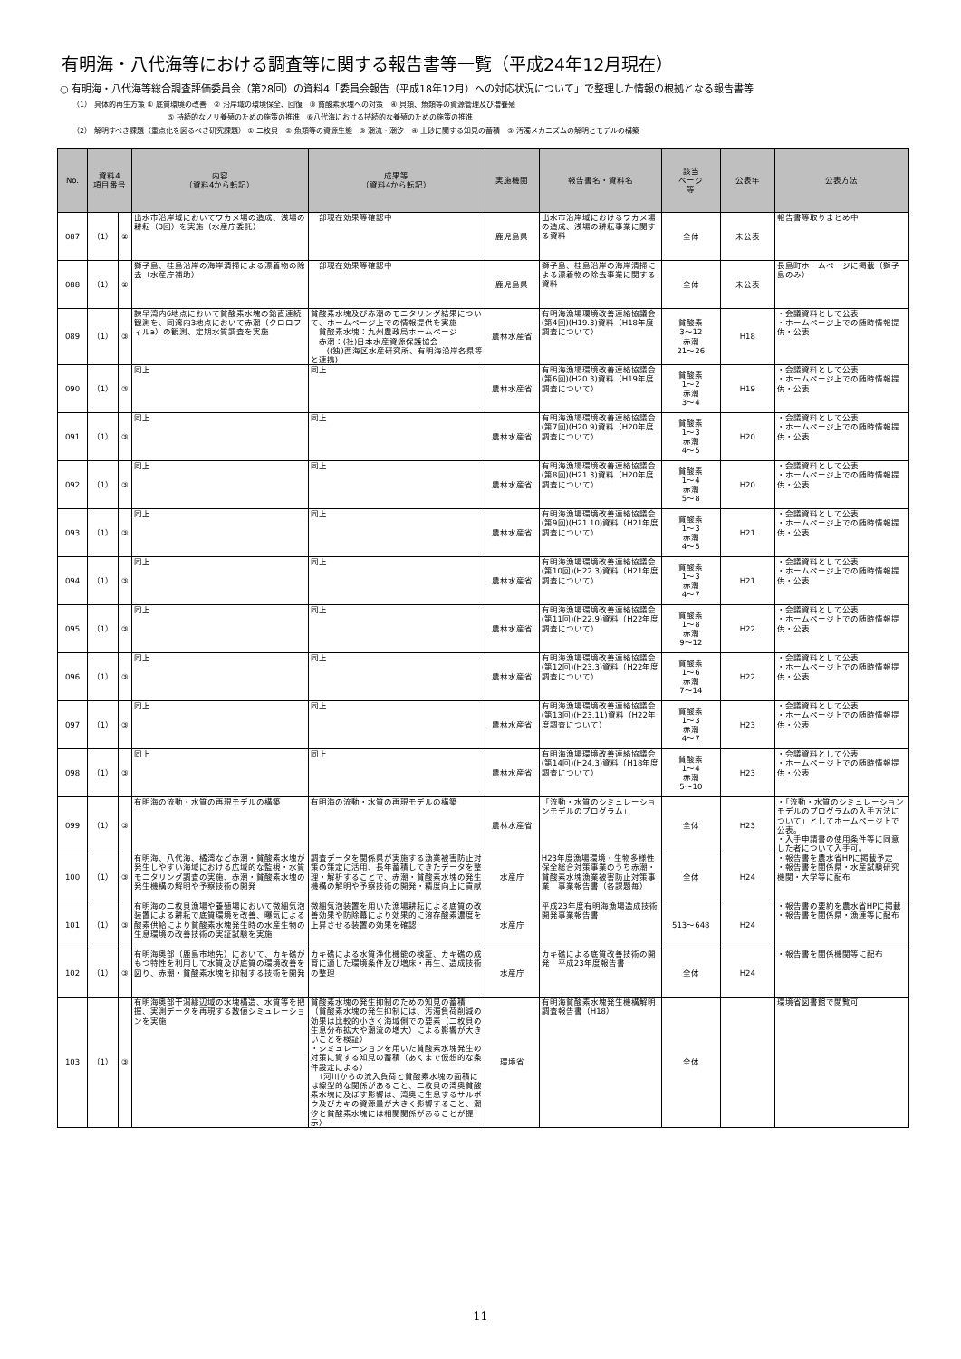有明海・八代海等における調査等に関する報告書等一覧（平成24年12月現在）
○ 有明海・八代海等総合調査評価委員会（第28回）の資料4「委員会報告（平成18年12月）への対応状況について」で整理した情報の根拠となる報告書等
（1） 具体的再生方策 ① 底質環境の改善　② 沿岸域の環境保全、回復　③ 貧酸素水塊への対策　④ 貝類、魚類等の資源管理及び増養殖
⑤ 持続的なノリ養殖のための施策の推進　⑥八代海における持続的な養殖のための施策の推進
（2） 解明すべき課題（重点化を図るべき研究課題） ① 二枚貝　② 魚類等の資源生態　③ 潮流・潮汐　④ 土砂に関する知見の蓄積　⑤ 汚濁メカニズムの解明とモデルの構築
| No. | 資料4 項目番号 | | 内容 （資料4から転記） | 成果等 （資料4から転記） | 実施機関 | 報告書名・資料名 | 該当 ページ 等 | 公表年 | 公表方法 |
| --- | --- | --- | --- | --- | --- | --- | --- | --- | --- |
| 087 | （1） | ② | 出水市沿岸域においてワカメ場の造成、浅場の耕耘（3回）を実施（水産庁委託） | 一部現在効果等確認中 | 鹿児島県 | 出水市沿岸域におけるワカメ場の造成、浅場の耕耘事業に関する資料 | 全体 | 未公表 | 報告書等取りまとめ中 |
| 088 | （1） | ② | 獅子島、桂島沿岸の海岸清掃による漂着物の除去（水産庁補助） | 一部現在効果等確認中 | 鹿児島県 | 獅子島、桂島沿岸の海岸清掃による漂着物の除去事業に関する資料 | 全体 | 未公表 | 長島町ホームページに掲載（獅子島のみ） |
| 089 | （1） | ③ | 諫早湾内6地点において貧酸素水塊の鉛直連続観測を、同湾内3地点において赤潮（クロロフィルa）の観測、定期水質調査を実施 | 貧酸素水塊及び赤潮のモニタリング結果について、ホームページ上での情報提供を実施 貧酸素水塊：九州農政局ホームページ 赤潮：(社)日本水産資源保護協会 ((独)西海区水産研究所、有明海沿岸各県等と連携) | 農林水産省 | 有明海漁場環境改善連絡協議会(第4回)(H19.3)資料（H18年度調査について） | 貧酸素 3～12 赤潮 21～26 | H18 | ・会議資料として公表 ・ホームページ上での随時情報提供・公表 |
| 090 | （1） | ③ | 同上 | 同上 | 農林水産省 | 有明海漁場環境改善連絡協議会(第6回)(H20.3)資料（H19年度調査について） | 貧酸素 1～2 赤潮 3～4 | H19 | ・会議資料として公表 ・ホームページ上での随時情報提供・公表 |
| 091 | （1） | ③ | 同上 | 同上 | 農林水産省 | 有明海漁場環境改善連絡協議会(第7回)(H20.9)資料（H20年度調査について） | 貧酸素 1～3 赤潮 4～5 | H20 | ・会議資料として公表 ・ホームページ上での随時情報提供・公表 |
| 092 | （1） | ③ | 同上 | 同上 | 農林水産省 | 有明海漁場環境改善連絡協議会(第8回)(H21.3)資料（H20年度調査について） | 貧酸素 1～4 赤潮 5～8 | H20 | ・会議資料として公表 ・ホームページ上での随時情報提供・公表 |
| 093 | （1） | ③ | 同上 | 同上 | 農林水産省 | 有明海漁場環境改善連絡協議会(第9回)(H21.10)資料（H21年度調査について） | 貧酸素 1～3 赤潮 4～5 | H21 | ・会議資料として公表 ・ホームページ上での随時情報提供・公表 |
| 094 | （1） | ③ | 同上 | 同上 | 農林水産省 | 有明海漁場環境改善連絡協議会(第10回)(H22.3)資料（H21年度調査について） | 貧酸素 1～3 赤潮 4～7 | H21 | ・会議資料として公表 ・ホームページ上での随時情報提供・公表 |
| 095 | （1） | ③ | 同上 | 同上 | 農林水産省 | 有明海漁場環境改善連絡協議会(第11回)(H22.9)資料（H22年度調査について） | 貧酸素 1～8 赤潮 9～12 | H22 | ・会議資料として公表 ・ホームページ上での随時情報提供・公表 |
| 096 | （1） | ③ | 同上 | 同上 | 農林水産省 | 有明海漁場環境改善連絡協議会(第12回)(H23.3)資料（H22年度調査について） | 貧酸素 1～6 赤潮 7～14 | H22 | ・会議資料として公表 ・ホームページ上での随時情報提供・公表 |
| 097 | （1） | ③ | 同上 | 同上 | 農林水産省 | 有明海漁場環境改善連絡協議会(第13回)(H23.11)資料（H22年度調査について） | 貧酸素 1～3 赤潮 4～7 | H23 | ・会議資料として公表 ・ホームページ上での随時情報提供・公表 |
| 098 | （1） | ③ | 同上 | 同上 | 農林水産省 | 有明海漁場環境改善連絡協議会(第14回)(H24.3)資料（H18年度調査について） | 貧酸素 1～4 赤潮 5～10 | H23 | ・会議資料として公表 ・ホームページ上での随時情報提供・公表 |
| 099 | （1） | ③ | 有明海の流動・水質の再現モデルの構築 | 有明海の流動・水質の再現モデルの構築 | 農林水産省 | 「流動・水質のシミュレーションモデルのプログラム」 | 全体 | H23 | ・「流動・水質のシミュレーションモデルのプログラムの入手方法について」としてホームページ上で公表。 ・入手申請書の使用条件等に同意した者について入手可。 |
| 100 | （1） | ③ | 有明海、八代海、橘湾など赤潮・貧酸素水塊が発生しやすい海域における広域的な監視・水質モニタリング調査の実施、赤潮・貧酸素水塊の発生機構の解明や予察技術の開発 | 調査データを関係県が実施する漁業被害防止対策の策定に活用、長年蓄積してきたデータを整理・解析することで、赤潮・貧酸素水塊の発生機構の解明や予察技術の開発・精度向上に貢献 | 水産庁 | H23年度漁場環境・生物多様性保全総合対策事業のうち赤潮・貧酸素水塊漁業被害防止対策事業 事業報告書（各課題毎） | 全体 | H24 | ・報告書を農水省HPに掲載予定 ・報告書を関係県・水産試験研究機関・大学等に配布 |
| 101 | （1） | ③ | 有明海の二枚貝漁場や養殖場において微細気泡装置による耕耘で底質環境を改善、曝気による酸素供給により貧酸素水塊発生時の水産生物の生息環境の改善技術の実証試験を実施 | 微細気泡装置を用いた漁場耕耘による底質の改善効果や防除幕により効果的に溶存酸素濃度を上昇させる装置の効果を確認 | 水産庁 | 平成23年度有明海漁場造成技術開発事業報告書 | 513～648 | H24 | ・報告書の要約を農水省HPに掲載 ・報告書を関係県・漁連等に配布 |
| 102 | （1） | ③ | 有明海奥部（鹿島市地先）において、カキ礁がもつ特性を利用して水質及び底質の環境改善を図り、赤潮・貧酸素水塊を抑制する技術を開発 | カキ礁による水質浄化機能の検証、カキ礁の成育に適した環境条件及び増床・再生、造成技術の整理 | 水産庁 | カキ礁による底質改善技術の開発 平成23年度報告書 | 全体 | H24 | ・報告書を関係機関等に配布 |
| 103 | （1） | ③ | 有明海奥部干潟縁辺域の水塊構造、水質等を把握、実測データを再現する数値シミュレーションを実施 | 貧酸素水塊の発生抑制のための知見の蓄積 （貧酸素水塊の発生抑制には、汚濁負荷削減の効果は比較的小さく海域側での要素（二枚貝の生息分布拡大や潮流の増大）による影響が大きいことを検証） ・シミュレーションを用いた貧酸素水塊発生の対策に資する知見の蓄積（あくまで仮想的な条件設定による） （河川からの流入負荷と貧酸素水塊の面積には線型的な関係があること、二枚貝の湾奥貧酸素水塊に及ぼす影響は、湾奥に生息するサルボウ及びカキの資源量が大きく影響すること、潮汐と貧酸素水塊には相関関係があることが提示） | 環境省 | 有明海貧酸素水塊発生機構解明調査報告書（H18） | 全体 | | 環境省図書館で閲覧可 |
11